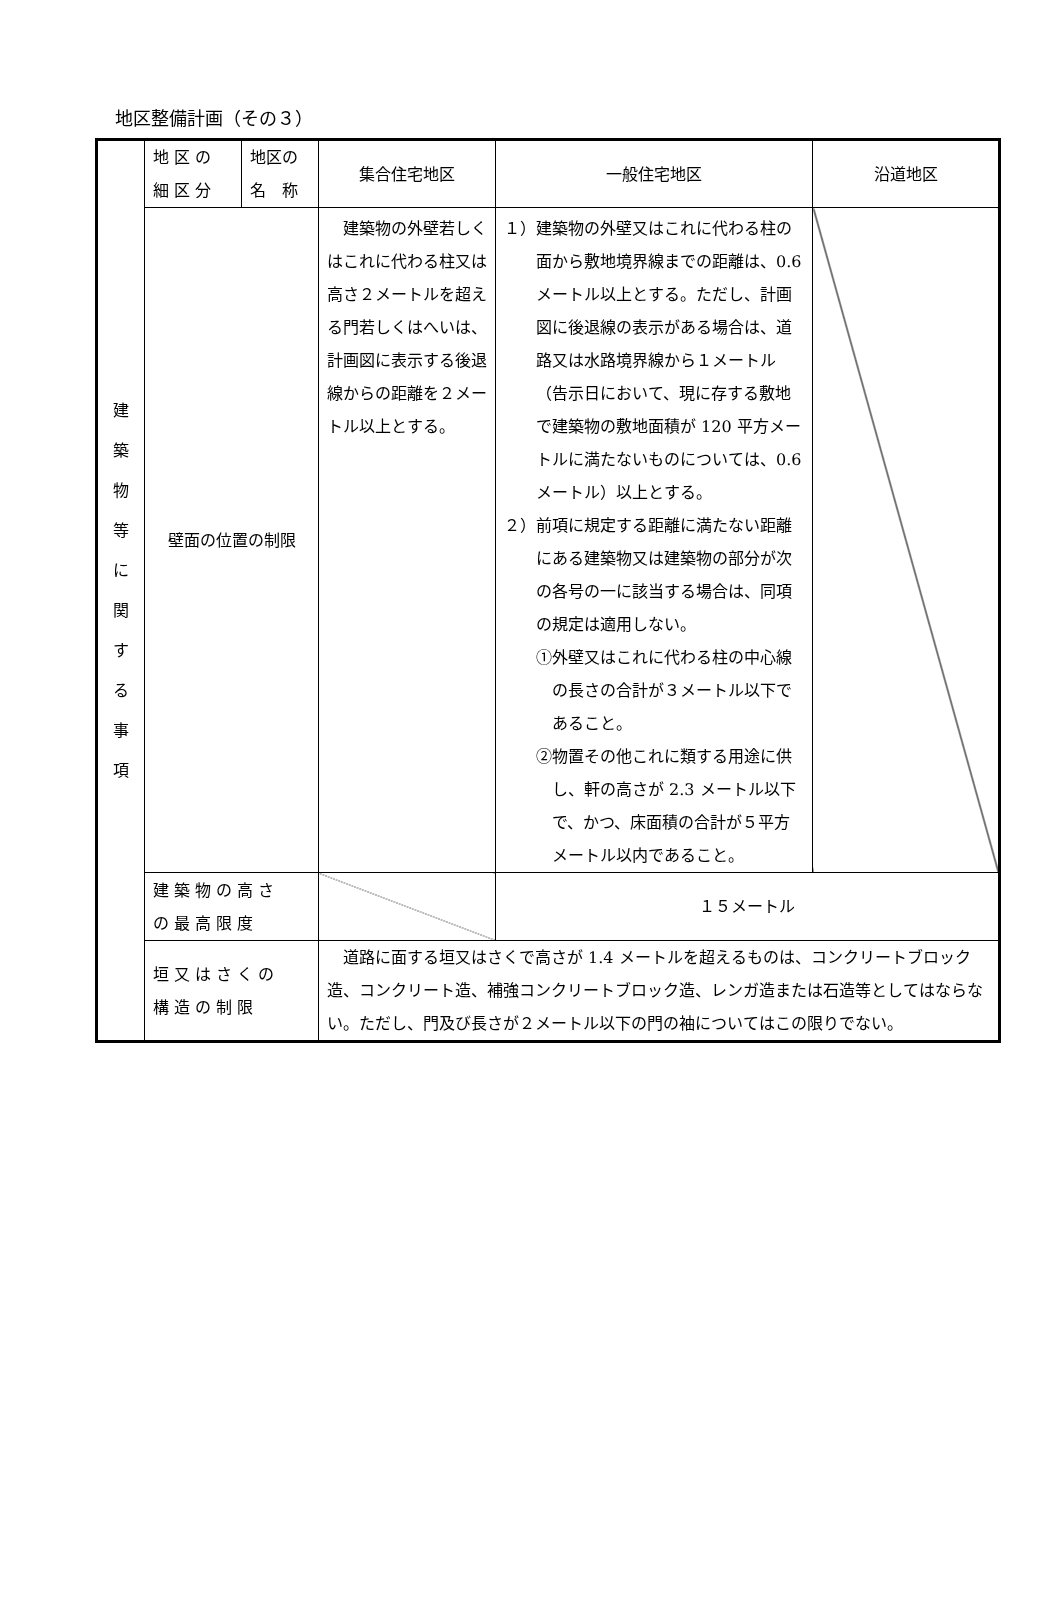地区整備計画（その３）
| 建 築 物 等 に 関 す る 事 項 | 地 区 の 細 区 分 | 地区の 名 称 | 集合住宅地区 | 一般住宅地区 | 沿道地区 |
| | 壁面の位置の制限 | | 建築物の外壁若しくはこれに代わる柱又は高さ２メートルを超える門若しくはへいは、計画図に表示する後退線からの距離を２メートル以上とする。 | １）建築物の外壁又はこれに代わる柱の面から敷地境界線までの距離は、0.6 メートル以上とする。ただし、計画図に後退線の表示がある場合は、道路又は水路境界線から１メートル（告示日において、現に存する敷地で建築物の敷地面積が 120 平方メートルに満たないものについては、0.6 メートル）以上とする。 ２）前項に規定する距離に満たない距離にある建築物又は建築物の部分が次の各号の一に該当する場合は、同項の規定は適用しない。 ①外壁又はこれに代わる柱の中心線の長さの合計が３メートル以下であること。 ②物置その他これに類する用途に供し、軒の高さが 2.3 メートル以下で、かつ、床面積の合計が５平方メートル以内であること。 | |
| | 建 築 物 の 高 さ の 最 高 限 度 | | | １５メートル | |
| | 垣 又 は さ く の 構 造 の 制 限 | | 道路に面する垣又はさくで高さが 1.4 メートルを超えるものは、コンクリートブロック造、コンクリート造、補強コンクリートブロック造、レンガ造または石造等としてはならない。ただし、門及び長さが２メートル以下の門の袖についてはこの限りでない。 | | |